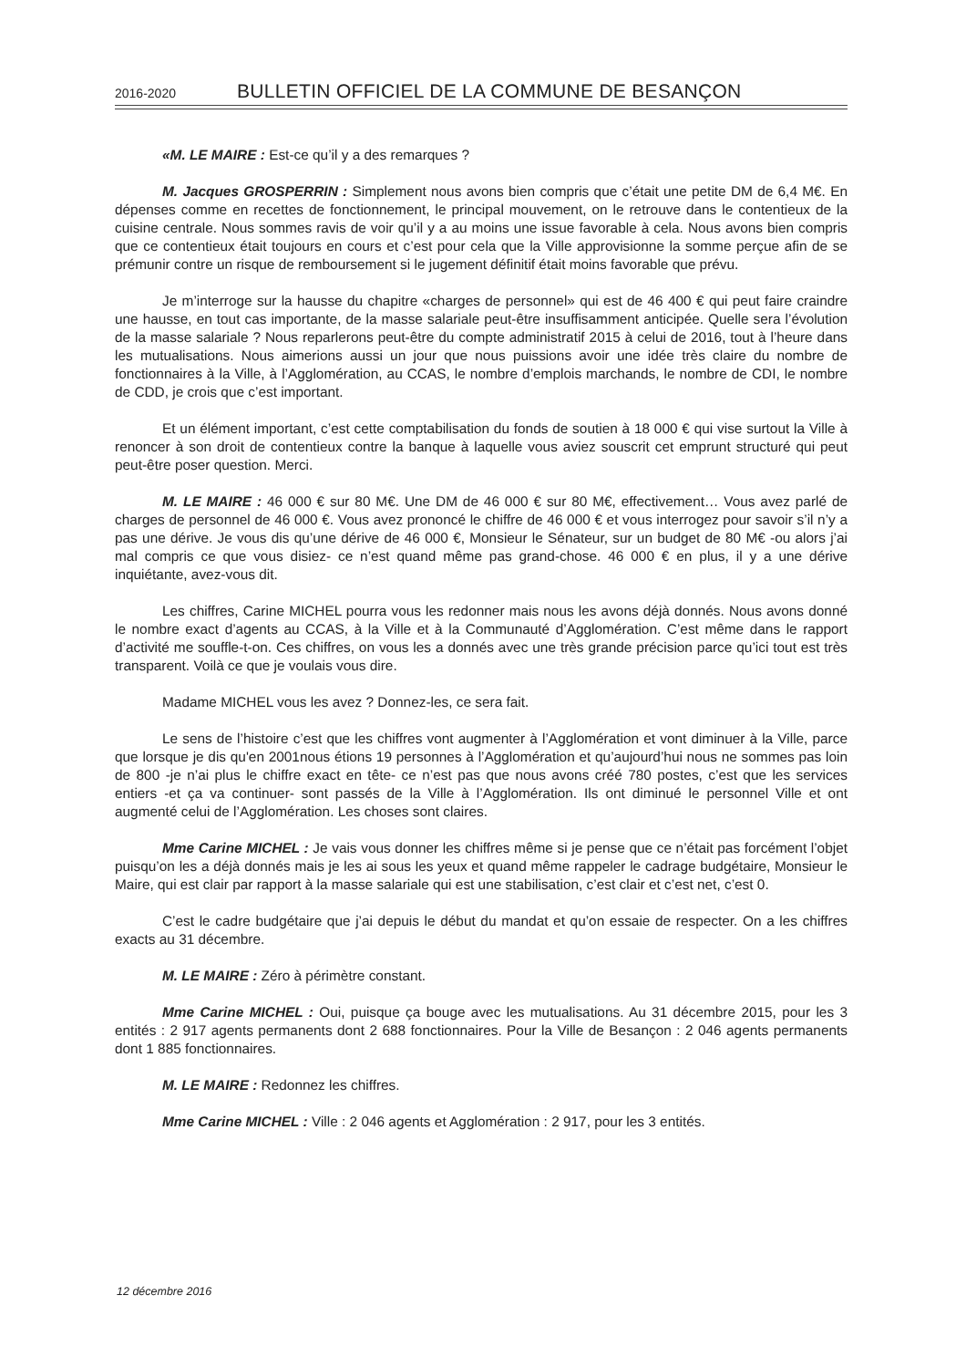2016-2020 BULLETIN OFFICIEL DE LA COMMUNE DE BESANÇON
«M. LE MAIRE : Est-ce qu’il y a des remarques ?
M. Jacques GROSPERRIN : Simplement nous avons bien compris que c’était une petite DM de 6,4 M€. En dépenses comme en recettes de fonctionnement, le principal mouvement, on le retrouve dans le contentieux de la cuisine centrale. Nous sommes ravis de voir qu’il y a au moins une issue favorable à cela. Nous avons bien compris que ce contentieux était toujours en cours et c’est pour cela que la Ville approvisionne la somme perçue afin de se prémunir contre un risque de remboursement si le jugement définitif était moins favorable que prévu.
Je m’interroge sur la hausse du chapitre «charges de personnel» qui est de 46 400 € qui peut faire craindre une hausse, en tout cas importante, de la masse salariale peut-être insuffisamment anticipée. Quelle sera l’évolution de la masse salariale ? Nous reparlerons peut-être du compte administratif 2015 à celui de 2016, tout à l’heure dans les mutualisations. Nous aimerions aussi un jour que nous puissions avoir une idée très claire du nombre de fonctionnaires à la Ville, à l’Agglomération, au CCAS, le nombre d’emplois marchands, le nombre de CDI, le nombre de CDD, je crois que c’est important.
Et un élément important, c’est cette comptabilisation du fonds de soutien à 18 000 € qui vise surtout la Ville à renoncer à son droit de contentieux contre la banque à laquelle vous aviez souscrit cet emprunt structuré qui peut peut-être poser question. Merci.
M. LE MAIRE : 46 000 € sur 80 M€. Une DM de 46 000 € sur 80 M€, effectivement… Vous avez parlé de charges de personnel de 46 000 €. Vous avez prononcé le chiffre de 46 000 € et vous interrogez pour savoir s’il n’y a pas une dérive. Je vous dis qu’une dérive de 46 000 €, Monsieur le Sénateur, sur un budget de 80 M€ -ou alors j’ai mal compris ce que vous disiez- ce n’est quand même pas grand-chose. 46 000 € en plus, il y a une dérive inquiétante, avez-vous dit.
Les chiffres, Carine MICHEL pourra vous les redonner mais nous les avons déjà donnés. Nous avons donné le nombre exact d’agents au CCAS, à la Ville et à la Communauté d’Agglomération. C’est même dans le rapport d’activité me souffle-t-on. Ces chiffres, on vous les a donnés avec une très grande précision parce qu’ici tout est très transparent. Voilà ce que je voulais vous dire.
Madame MICHEL vous les avez ? Donnez-les, ce sera fait.
Le sens de l’histoire c’est que les chiffres vont augmenter à l’Agglomération et vont diminuer à la Ville, parce que lorsque je dis qu'en 2001nous étions 19 personnes à l’Agglomération et qu’aujourd’hui nous ne sommes pas loin de 800 -je n’ai plus le chiffre exact en tête- ce n’est pas que nous avons créé 780 postes, c’est que les services entiers -et ça va continuer- sont passés de la Ville à l’Agglomération. Ils ont diminué le personnel Ville et ont augmenté celui de l’Agglomération. Les choses sont claires.
Mme Carine MICHEL : Je vais vous donner les chiffres même si je pense que ce n’était pas forcément l’objet puisqu’on les a déjà donnés mais je les ai sous les yeux et quand même rappeler le cadrage budgétaire, Monsieur le Maire, qui est clair par rapport à la masse salariale qui est une stabilisation, c’est clair et c’est net, c’est 0.
C’est le cadre budgétaire que j’ai depuis le début du mandat et qu’on essaie de respecter. On a les chiffres exacts au 31 décembre.
M. LE MAIRE : Zéro à périmètre constant.
Mme Carine MICHEL : Oui, puisque ça bouge avec les mutualisations. Au 31 décembre 2015, pour les 3 entités : 2 917 agents permanents dont 2 688 fonctionnaires. Pour la Ville de Besançon : 2 046 agents permanents dont 1 885 fonctionnaires.
M. LE MAIRE : Redonnez les chiffres.
Mme Carine MICHEL : Ville : 2 046 agents et Agglomération : 2 917, pour les 3 entités.
12 décembre 2016